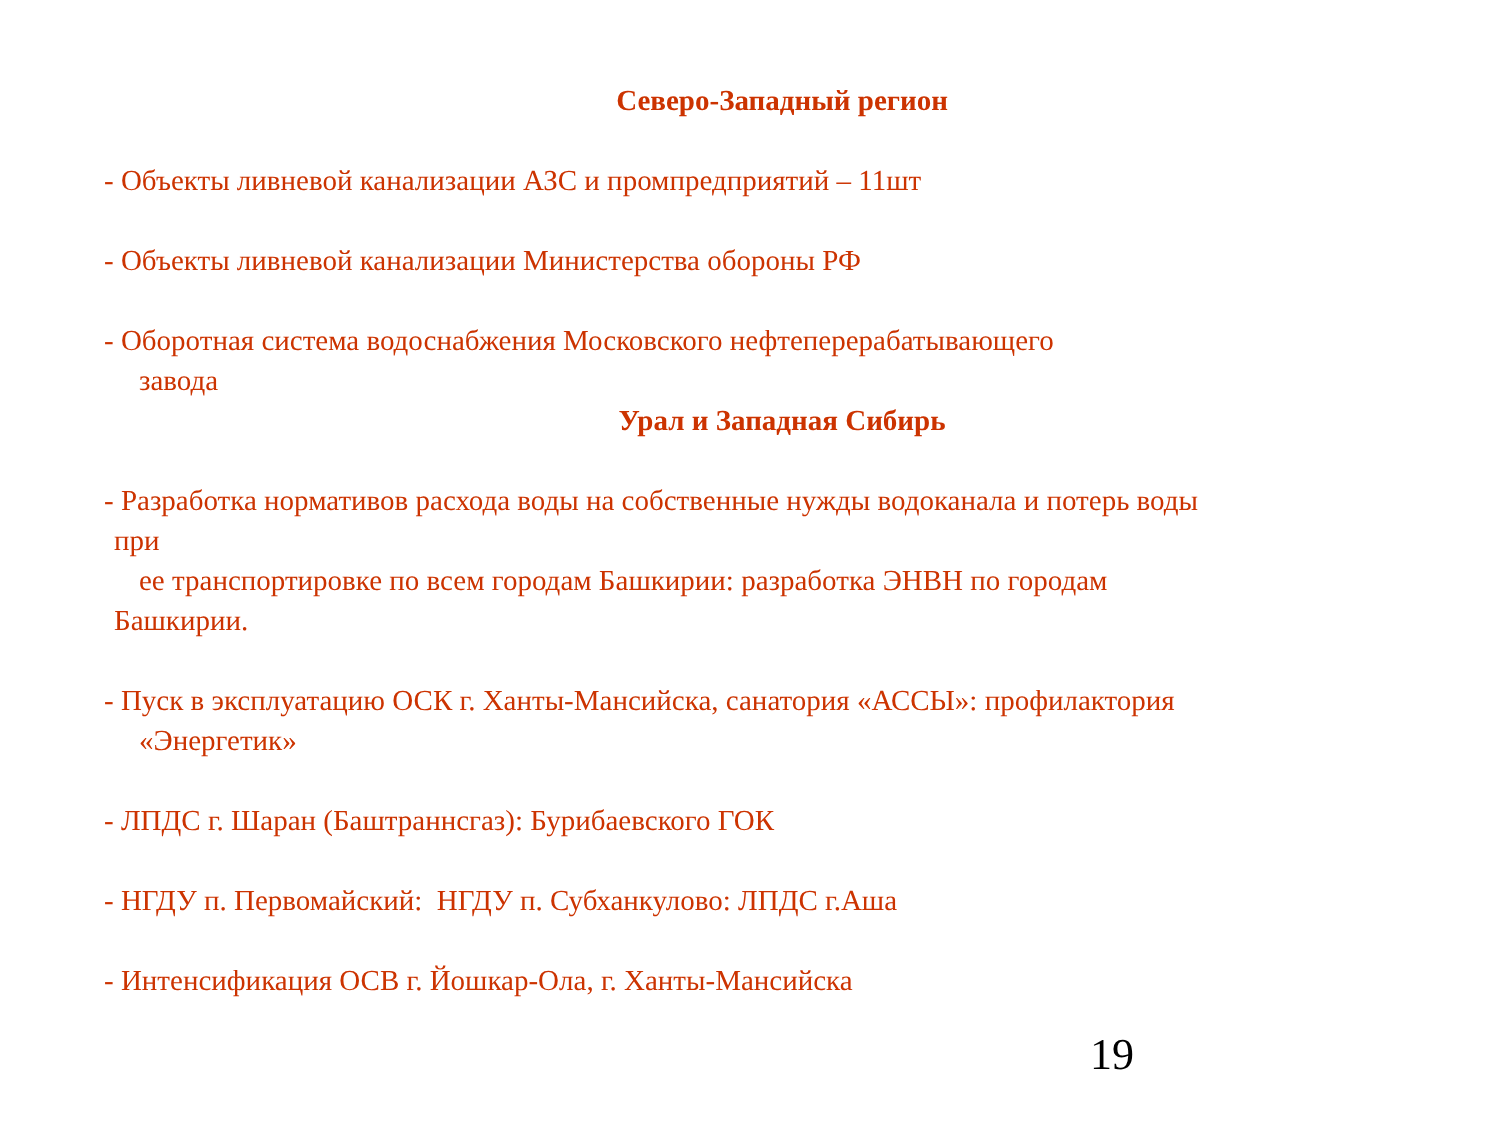Северо-Западный регион
- Объекты ливневой канализации АЗС и промпредприятий – 11шт
- Объекты ливневой канализации Министерства обороны РФ
- Оборотная система водоснабжения Московского нефтеперерабатывающего
завода
Урал и Западная Сибирь
- Разработка нормативов расхода воды на собственные нужды водоканала и потерь воды
при
ее транспортировке по всем городам Башкирии: разработка ЭНВН по городам
Башкирии.
- Пуск в эксплуатацию ОСК г. Ханты-Мансийска, санатория «АССЫ»: профилактория
«Энергетик»
- ЛПДС г. Шаран (Баштраннсгаз): Бурибаевского ГОК
- НГДУ п. Первомайский: НГДУ п. Субханкулово: ЛПДС г.Аша
- Интенсификация ОСВ г. Йошкар-Ола, г. Ханты-Мансийска
19